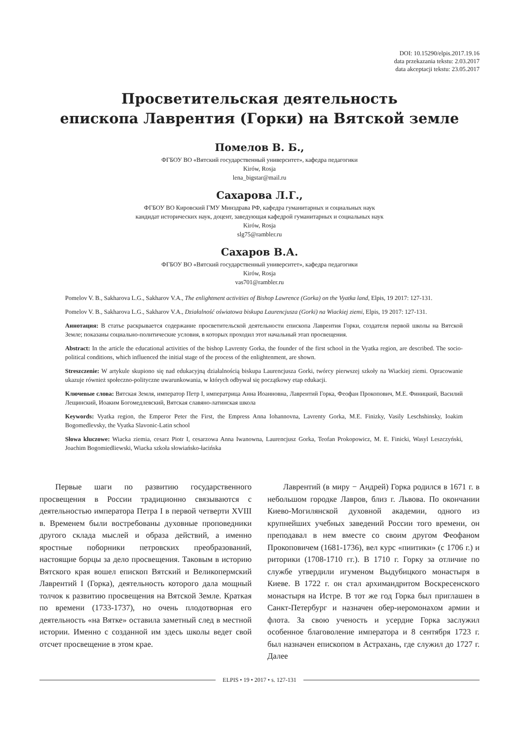DOI: 10.15290/elpis.2017.19.16
data przekazania tekstu: 2.03.2017
data akceptacji tekstu: 23.05.2017
Просветительская деятельность
епископа Лаврентия (Горки) на Вятской земле
Помелов В. Б.,
ФГБОУ ВО «Вятский государственный университет», кафедра педагогики
Kirów, Rosja
lena_bigstar@mail.ru
Сахарова Л.Г.,
ФГБОУ ВО Кировский ГМУ Минздрава РФ, кафедра гуманитарных и социальных наук
кандидат исторических наук, доцент, заведующая кафедрой гуманитарных и социальных наук
Kirów, Rosja
slg75@rambler.ru
Сахаров В.А.
ФГБОУ ВО «Вятский государственный университет», кафедра педагогики
Kirów, Rosja
vas701@rambler.ru
Pomelov V. B., Sakharova L.G., Sakharov V.A., The enlightment activities of Bishop Lawrence (Gorka) on the Vyatka land, Elpis, 19 2017: 127-131.
Pomelov V. B., Sakharova L.G., Sakharov V.A., Działalność oświatowa biskupa Laurencjusza (Gorki) na Wiackiej ziemi, Elpis, 19 2017: 127-131.
Аннотация: В статье раскрывается содержание просветительской деятельности епископа Лаврентия Горки, создателя первой школы на Вятской Земле; показаны социально-политические условия, в которых проходил этот начальный этап просвещения.
Abstract: In the article the educational activities of the bishop Lavrenty Gorka, the founder of the first school in the Vyatka region, are described. The socio-political conditions, which influenced the initial stage of the process of the enlightenment, are shown.
Streszczenie: W artykule skupiono się nad edukacyjną działalnością biskupa Laurencjusza Gorki, twórcy pierwszej szkoły na Wiackiej ziemi. Opracowanie ukazuje również społeczno-polityczne uwarunkowania, w których odbywał się początkowy etap edukacji.
Ключевые слова: Вятская Земля, император Петр I, императрица Анна Иоанновна, Лаврентий Горка, Феофан Прокопович, М.Е. Финицкий, Василий Лещинский, Иоаким Богомедлевский, Вятская славяно-латинская школа
Keywords: Vyatka region, the Emperor Peter the First, the Empress Anna Iohannovna, Lavrenty Gorka, M.E. Finizky, Vasily Leschshinsky, Ioakim Bogomedlevsky, the Vyatka Slavonic-Latin school
Słowa kluczowe: Wiacka ziemia, cesarz Piotr I, cesarzowa Anna Iwanowna, Laurencjusz Gorka, Teofan Prokopowicz, M. E. Finicki, Wasyl Leszczyński, Joachim Bogomiedliewski, Wiacka szkoła słowiańsko-łacińska
Первые шаги по развитию государственного просвещения в России традиционно связываются с деятельностью императора Петра I в первой четверти XVIII в. Временем были востребованы духовные проповедники другого склада мыслей и образа действий, а именно яростные поборники петровских преобразований, настоящие борцы за дело просвещения. Таковым в историю Вятского края вошел епископ Вятский и Великопермский Лаврентий I (Горка), деятельность которого дала мощный толчок к развитию просвещения на Вятской Земле. Краткая по времени (1733-1737), но очень плодотворная его деятельность «на Вятке» оставила заметный след в местной истории. Именно с созданной им здесь школы ведет свой отсчет просвещение в этом крае.
Лаврентий (в миру − Андрей) Горка родился в 1671 г. в небольшом городке Лавров, близ г. Львова. По окончании Киево-Могилянской духовной академии, одного из крупнейших учебных заведений России того времени, он преподавал в нем вместе со своим другом Феофаном Прокоповичем (1681-1736), вел курс «пиитики» (с 1706 г.) и риторики (1708-1710 гг.). В 1710 г. Горку за отличие по службе утвердили игуменом Выдубицкого монастыря в Киеве. В 1722 г. он стал архимандритом Воскресенского монастыря на Истре. В тот же год Горка был приглашен в Санкт-Петербург и назначен обер-иеромонахом армии и флота. За свою ученость и усердие Горка заслужил особенное благоволение императора и 8 сентября 1723 г. был назначен епископом в Астрахань, где служил до 1727 г. Далее
ELPIS • 19 • 2017 • s. 127-131